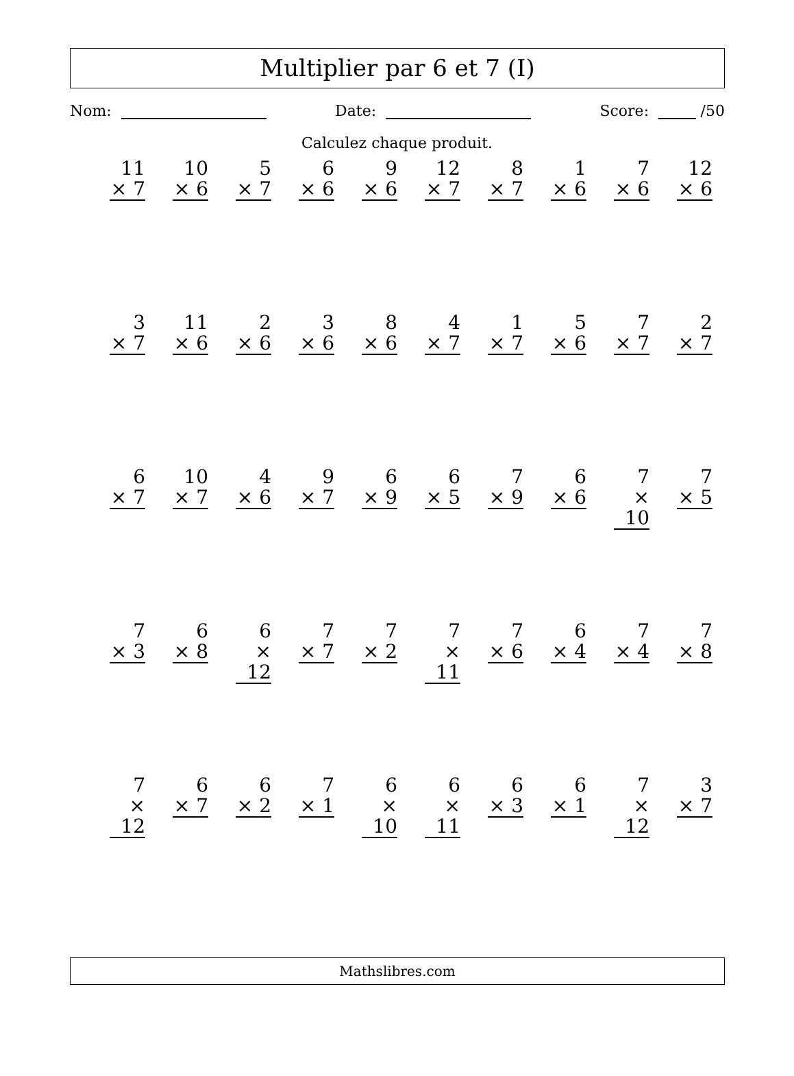Multiplier par 6 et 7 (I)
Nom: Date: Score: /50
Calculez chaque produit.
11
× 7
10
× 6
5
× 7
6
× 6
9
× 6
12
× 7
8
× 7
1
× 6
7
× 6
12
× 6
3
× 7
11
× 6
2
× 6
3
× 6
8
× 6
4
× 7
1
× 7
5
× 6
7
× 7
2
× 7
6
× 7
10
× 7
4
× 6
9
× 7
6
× 9
6
× 5
7
× 9
6
× 6
7
× 10
7
× 5
7
× 3
6
× 8
6
× 12
7
× 7
7
× 2
7
× 11
7
× 6
6
× 4
7
× 4
7
× 8
7
× 12
6
× 7
6
× 2
7
× 1
6
× 10
6
× 11
6
× 3
6
× 1
7
× 12
3
× 7
Mathslibres.com